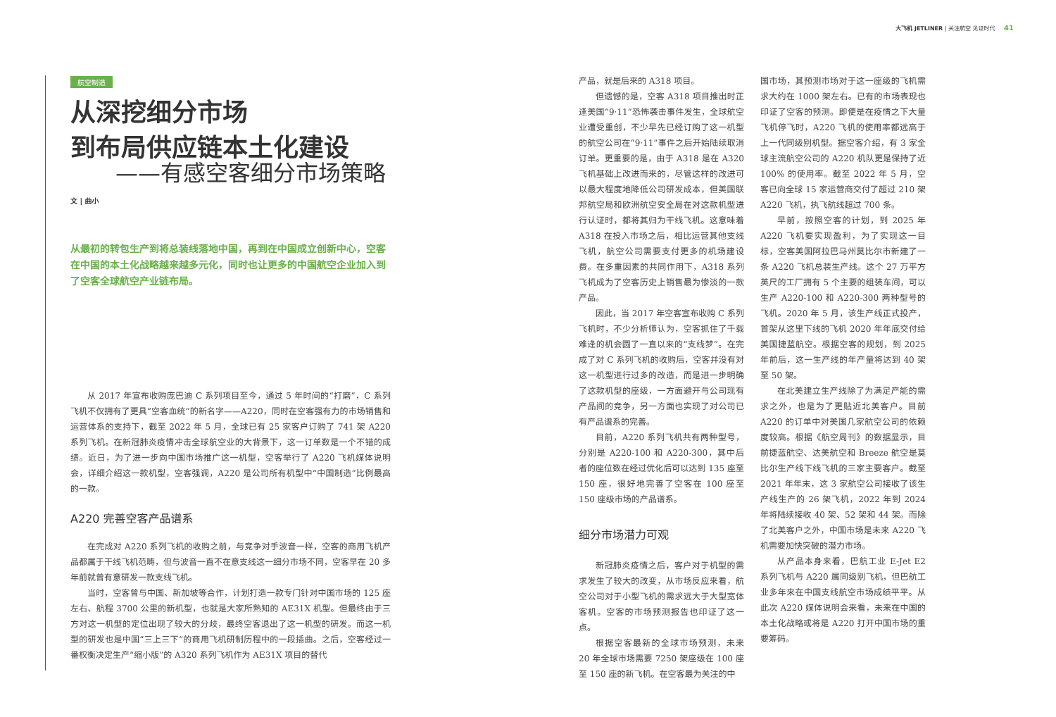大飞机 JETLINER | 关注航空 见证时代 41
航空制造
从深挖细分市场
到布局供应链本土化建设
——有感空客细分市场策略
文 | 曲小
从最初的转包生产到将总装线落地中国，再到在中国成立创新中心，空客在中国的本土化战略越来越多元化，同时也让更多的中国航空企业加入到了空客全球航空产业链布局。
从 2017 年宣布收购庞巴迪 C 系列项目至今，通过 5 年时间的“打磨”，C 系列飞机不仅拥有了更具“空客血统”的新名字——A220，同时在空客强有力的市场销售和运营体系的支持下，截至 2022 年 5 月，全球已有 25 家客户订购了 741 架 A220 系列飞机。在新冠肺炎疫情冲击全球航空业的大背景下，这一订单数是一个不错的成绩。近日，为了进一步向中国市场推广这一机型，空客举行了 A220 飞机媒体说明会，详细介绍这一款机型，空客强调，A220 是公司所有机型中“中国制造”比例最高的一款。
A220 完善空客产品谱系
在完成对 A220 系列飞机的收购之前，与竞争对手波音一样，空客的商用飞机产品都属于干线飞机范畴，但与波音一直不在意支线这一细分市场不同，空客早在 20 多年前就曾有意研发一款支线飞机。
当时，空客曾与中国、新加坡等合作，计划打造一款专门针对中国市场的 125 座左右、航程 3700 公里的新机型，也就是大家所熟知的 AE31X 机型。但最终由于三方对这一机型的定位出现了较大的分歧，最终空客退出了这一机型的研发。而这一机型的研发也是中国“三上三下”的商用飞机研制历程中的一段插曲。之后，空客经过一番权衡决定生产“缩小版”的 A320 系列飞机作为 AE31X 项目的替代
产品，就是后来的 A318 项目。
但遗憾的是，空客 A318 项目推出时正逢美国“9·11”恐怖袭击事件发生，全球航空业遭受重创，不少早先已经订购了这一机型的航空公司在“9·11”事件之后开始陆续取消订单。更重要的是，由于 A318 是在 A320 飞机基础上改进而来的，尽管这样的改进可以最大程度地降低公司研发成本，但美国联邦航空局和欧洲航空安全局在对这款机型进行认证时，都将其归为干线飞机。这意味着 A318 在投入市场之后，相比运营其他支线飞机，航空公司需要支付更多的机场建设费。在多重因素的共同作用下，A318 系列飞机成为了空客历史上销售最为惨淡的一款产品。
因此，当 2017 年空客宣布收购 C 系列飞机时，不少分析师认为，空客抓住了千载难逢的机会圆了一直以来的“支线梦”。在完成了对 C 系列飞机的收购后，空客并没有对这一机型进行过多的改造，而是进一步明确了这款机型的座级，一方面避开与公司现有产品间的竞争，另一方面也实现了对公司已有产品谱系的完善。
目前，A220 系列飞机共有两种型号，分别是 A220-100 和 A220-300，其中后者的座位数在经过优化后可以达到 135 座至 150 座，很好地完善了空客在 100 座至 150 座级市场的产品谱系。
细分市场潜力可观
新冠肺炎疫情之后，客户对于机型的需求发生了较大的改变，从市场反应来看，航空公司对于小型飞机的需求远大于大型宽体客机。空客的市场预测报告也印证了这一点。
根据空客最新的全球市场预测，未来 20 年全球市场需要 7250 架座级在 100 座至 150 座的新飞机。在空客最为关注的中
国市场，其预测市场对于这一座级的飞机需求大约在 1000 架左右。已有的市场表现也印证了空客的预测。即便是在疫情之下大量飞机停飞时，A220 飞机的使用率都远高于上一代同级别机型。据空客介绍，有 3 家全球主流航空公司的 A220 机队更是保持了近 100% 的使用率。截至 2022 年 5 月，空客已向全球 15 家运营商交付了超过 210 架 A220 飞机，执飞航线超过 700 条。
早前，按照空客的计划，到 2025 年 A220 飞机要实现盈利，为了实现这一目标，空客美国阿拉巴马州莫比尔市新建了一条 A220 飞机总装生产线。这个 27 万平方英尺的工厂拥有 5 个主要的组装车间，可以生产 A220-100 和 A220-300 两种型号的飞机。2020 年 5 月，该生产线正式投产，首架从这里下线的飞机 2020 年年底交付给美国捷蓝航空。根据空客的规划，到 2025 年前后，这一生产线的年产量将达到 40 架至 50 架。
在北美建立生产线除了为满足产能的需求之外，也是为了更贴近北美客户。目前 A220 的订单中对美国几家航空公司的依赖度较高。根据《航空周刊》的数据显示，目前捷蓝航空、达美航空和 Breeze 航空是莫比尔生产线下线飞机的三家主要客户。截至 2021 年年末，这 3 家航空公司接收了该生产线生产的 26 架飞机，2022 年到 2024 年将陆续接收 40 架、52 架和 44 架。而除了北美客户之外，中国市场是未来 A220 飞机需要加快突破的潜力市场。
从产品本身来看，巴航工业 E-Jet E2 系列飞机与 A220 属同级别飞机，但巴航工业多年来在中国支线航空市场成绩平平。从此次 A220 媒体说明会来看，未来在中国的本土化战略或将是 A220 打开中国市场的重要筹码。